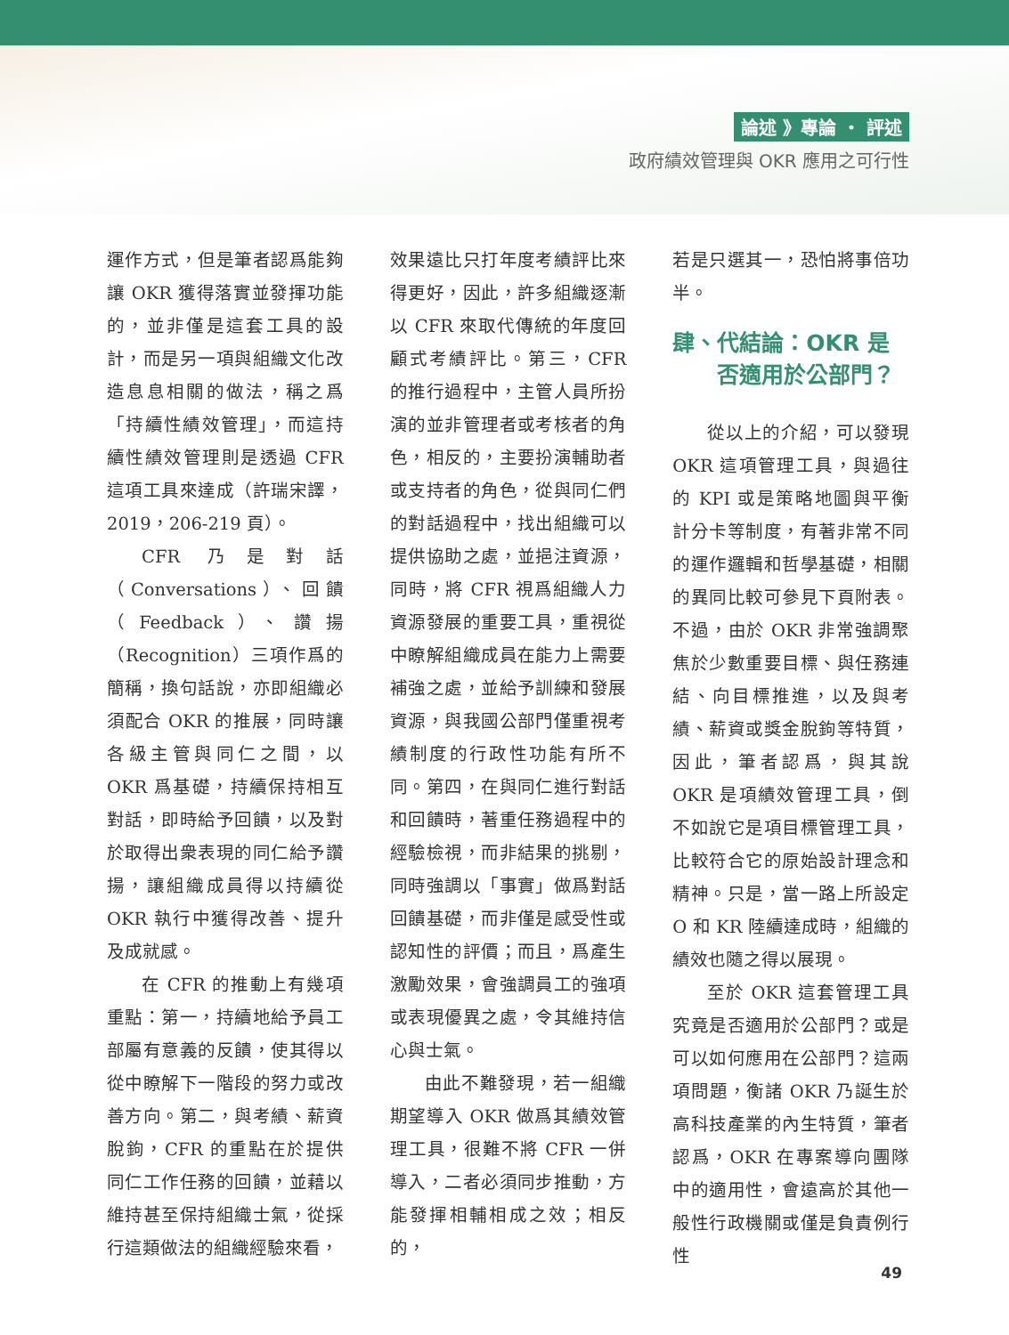論述 》專論 ・ 評述
政府績效管理與 OKR 應用之可行性
運作方式，但是筆者認爲能夠讓 OKR 獲得落實並發揮功能的，並非僅是這套工具的設計，而是另一項與組織文化改造息息相關的做法，稱之爲「持續性績效管理」，而這持續性績效管理則是透過 CFR 這項工具來達成（許瑞宋譯，2019，206-219 頁）。
CFR 乃是對話（Conversations）、回饋（Feedback）、讚揚（Recognition）三項作爲的簡稱，換句話說，亦即組織必須配合 OKR 的推展，同時讓各級主管與同仁之間，以 OKR 爲基礎，持續保持相互對話，即時給予回饋，以及對於取得出衆表現的同仁給予讚揚，讓組織成員得以持續從 OKR 執行中獲得改善、提升及成就感。
在 CFR 的推動上有幾項重點：第一，持續地給予員工部屬有意義的反饋，使其得以從中瞭解下一階段的努力或改善方向。第二，與考績、薪資脫鉤，CFR 的重點在於提供同仁工作任務的回饋，並藉以維持甚至保持組織士氣，從採行這類做法的組織經驗來看，
效果遠比只打年度考績評比來得更好，因此，許多組織逐漸以 CFR 來取代傳統的年度回顧式考績評比。第三，CFR 的推行過程中，主管人員所扮演的並非管理者或考核者的角色，相反的，主要扮演輔助者或支持者的角色，從與同仁們的對話過程中，找出組織可以提供協助之處，並挹注資源，同時，將 CFR 視爲組織人力資源發展的重要工具，重視從中瞭解組織成員在能力上需要補強之處，並給予訓練和發展資源，與我國公部門僅重視考績制度的行政性功能有所不同。第四，在與同仁進行對話和回饋時，著重任務過程中的經驗檢視，而非結果的挑剔，同時強調以「事實」做爲對話回饋基礎，而非僅是感受性或認知性的評價；而且，爲產生激勵效果，會強調員工的強項或表現優異之處，令其維持信心與士氣。
由此不難發現，若一組織期望導入 OKR 做爲其績效管理工具，很難不將 CFR 一併導入，二者必須同步推動，方能發揮相輔相成之效；相反的，
若是只選其一，恐怕將事倍功半。
肆、代結論：OKR 是
  否適用於公部門？
從以上的介紹，可以發現 OKR 這項管理工具，與過往的 KPI 或是策略地圖與平衡計分卡等制度，有著非常不同的運作邏輯和哲學基礎，相關的異同比較可參見下頁附表。不過，由於 OKR 非常強調聚焦於少數重要目標、與任務連結、向目標推進，以及與考績、薪資或獎金脫鉤等特質，因此，筆者認爲，與其說 OKR 是項績效管理工具，倒不如說它是項目標管理工具，比較符合它的原始設計理念和精神。只是，當一路上所設定 O 和 KR 陸續達成時，組織的績效也隨之得以展現。
至於 OKR 這套管理工具究竟是否適用於公部門？或是可以如何應用在公部門？這兩項問題，衡諸 OKR 乃誕生於高科技產業的內生特質，筆者認爲，OKR 在專案導向團隊中的適用性，會遠高於其他一般性行政機關或僅是負責例行性
49